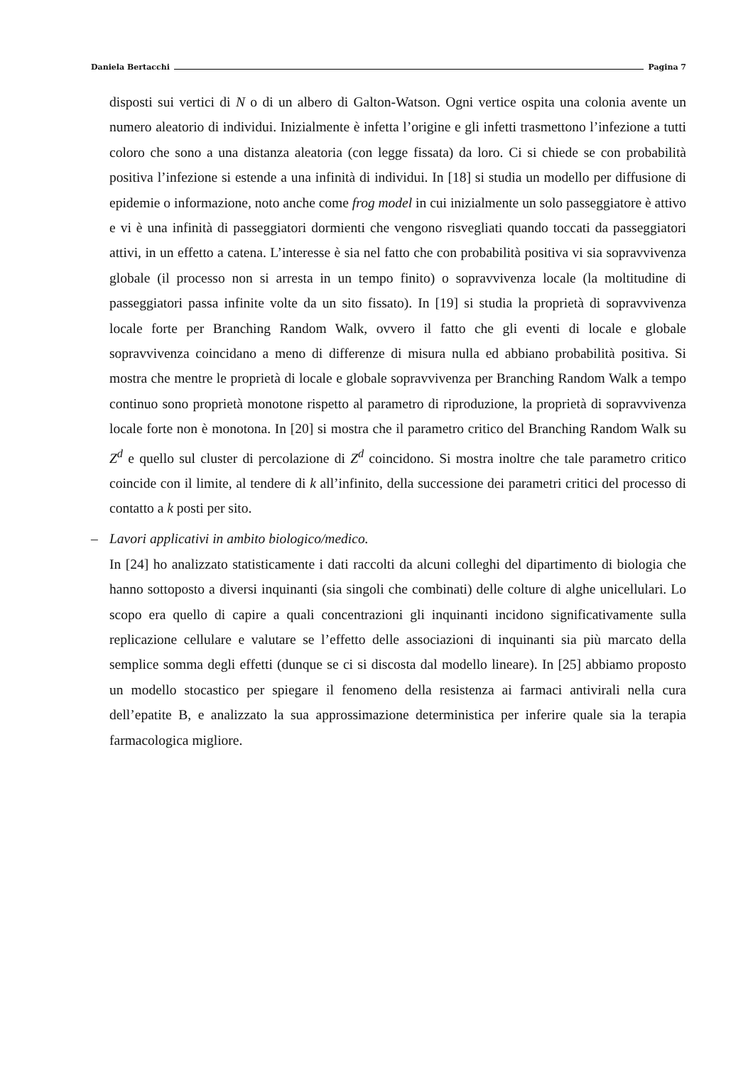Daniela Bertacchi Pagina 7
disposti sui vertici di N o di un albero di Galton-Watson. Ogni vertice ospita una colonia avente un numero aleatorio di individui. Inizialmente è infetta l’origine e gli infetti trasmettono l’infezione a tutti coloro che sono a una distanza aleatoria (con legge fissata) da loro. Ci si chiede se con probabilità positiva l’infezione si estende a una infinità di individui. In [18] si studia un modello per diffusione di epidemie o informazione, noto anche come frog model in cui inizialmente un solo passeggiatore è attivo e vi è una infinità di passeggiatori dormienti che vengono risvegliati quando toccati da passeggiatori attivi, in un effetto a catena. L’interesse è sia nel fatto che con probabilità positiva vi sia sopravvivenza globale (il processo non si arresta in un tempo finito) o sopravvivenza locale (la moltitudine di passeggiatori passa infinite volte da un sito fissato). In [19] si studia la proprietà di sopravvivenza locale forte per Branching Random Walk, ovvero il fatto che gli eventi di locale e globale sopravvivenza coincidano a meno di differenze di misura nulla ed abbiano probabilità positiva. Si mostra che mentre le proprietà di locale e globale sopravvivenza per Branching Random Walk a tempo continuo sono proprietà monotone rispetto al parametro di riproduzione, la proprietà di sopravvivenza locale forte non è monotona. In [20] si mostra che il parametro critico del Branching Random Walk su Z<sup>d</sup> e quello sul cluster di percolazione di Z<sup>d</sup> coincidono. Si mostra inoltre che tale parametro critico coincide con il limite, al tendere di k all’infinito, della successione dei parametri critici del processo di contatto a k posti per sito.
–
Lavori applicativi in ambito biologico/medico.
In [24] ho analizzato statisticamente i dati raccolti da alcuni colleghi del dipartimento di biologia che hanno sottoposto a diversi inquinanti (sia singoli che combinati) delle colture di alghe unicellulari. Lo scopo era quello di capire a quali concentrazioni gli inquinanti incidono significativamente sulla replicazione cellulare e valutare se l’effetto delle associazioni di inquinanti sia più marcato della semplice somma degli effetti (dunque se ci si discosta dal modello lineare). In [25] abbiamo proposto un modello stocastico per spiegare il fenomeno della resistenza ai farmaci antivirali nella cura dell’epatite B, e analizzato la sua approssimazione deterministica per inferire quale sia la terapia farmacologica migliore.